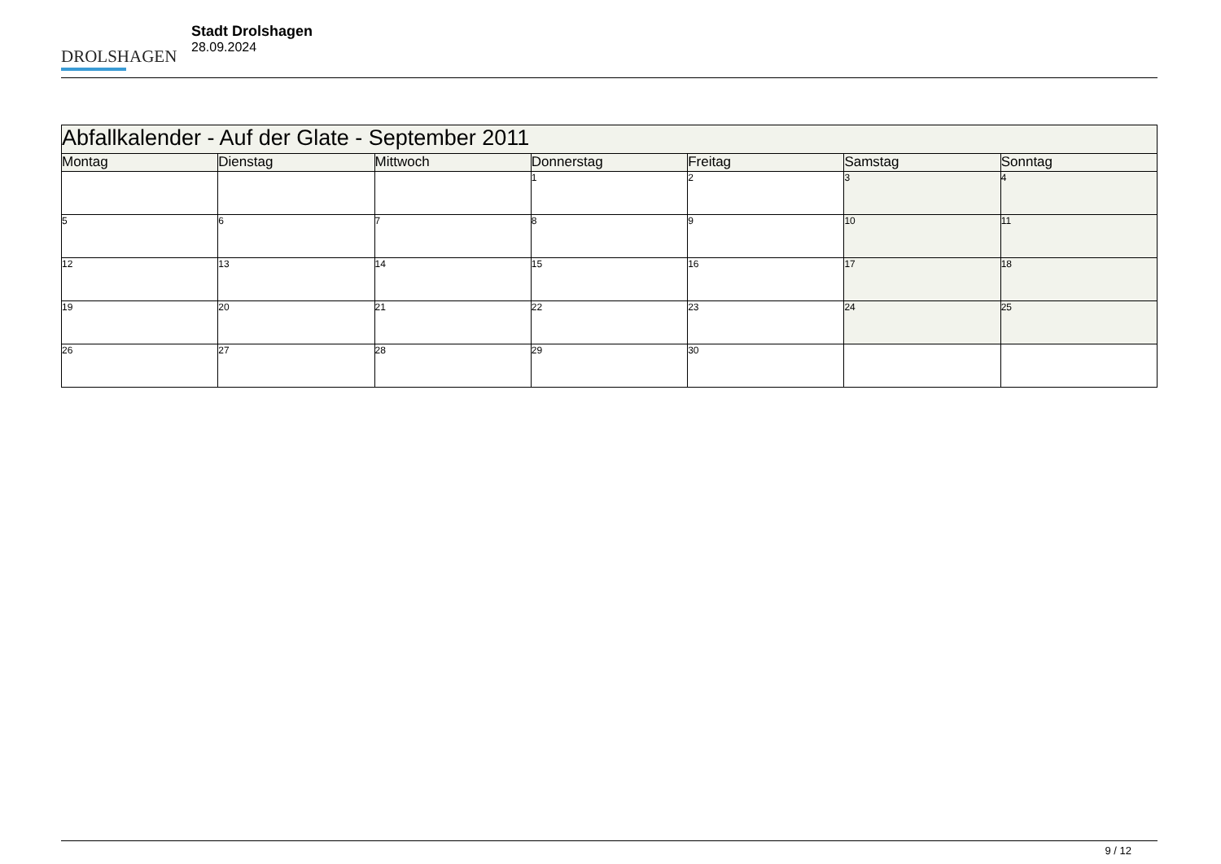DROLSHAGEN
Stadt Drolshagen
28.09.2024
| Abfallkalender - Auf der Glate - September 2011 | | | | | | |
| Montag | Dienstag | Mittwoch | Donnerstag | Freitag | Samstag | Sonntag |
| | | | 1 | 2 | 3 | 4 |
| 5 | 6 | 7 | 8 | 9 | 10 | 11 |
| 12 | 13 | 14 | 15 | 16 | 17 | 18 |
| 19 | 20 | 21 | 22 | 23 | 24 | 25 |
| 26 | 27 | 28 | 29 | 30 | | |
9 / 12